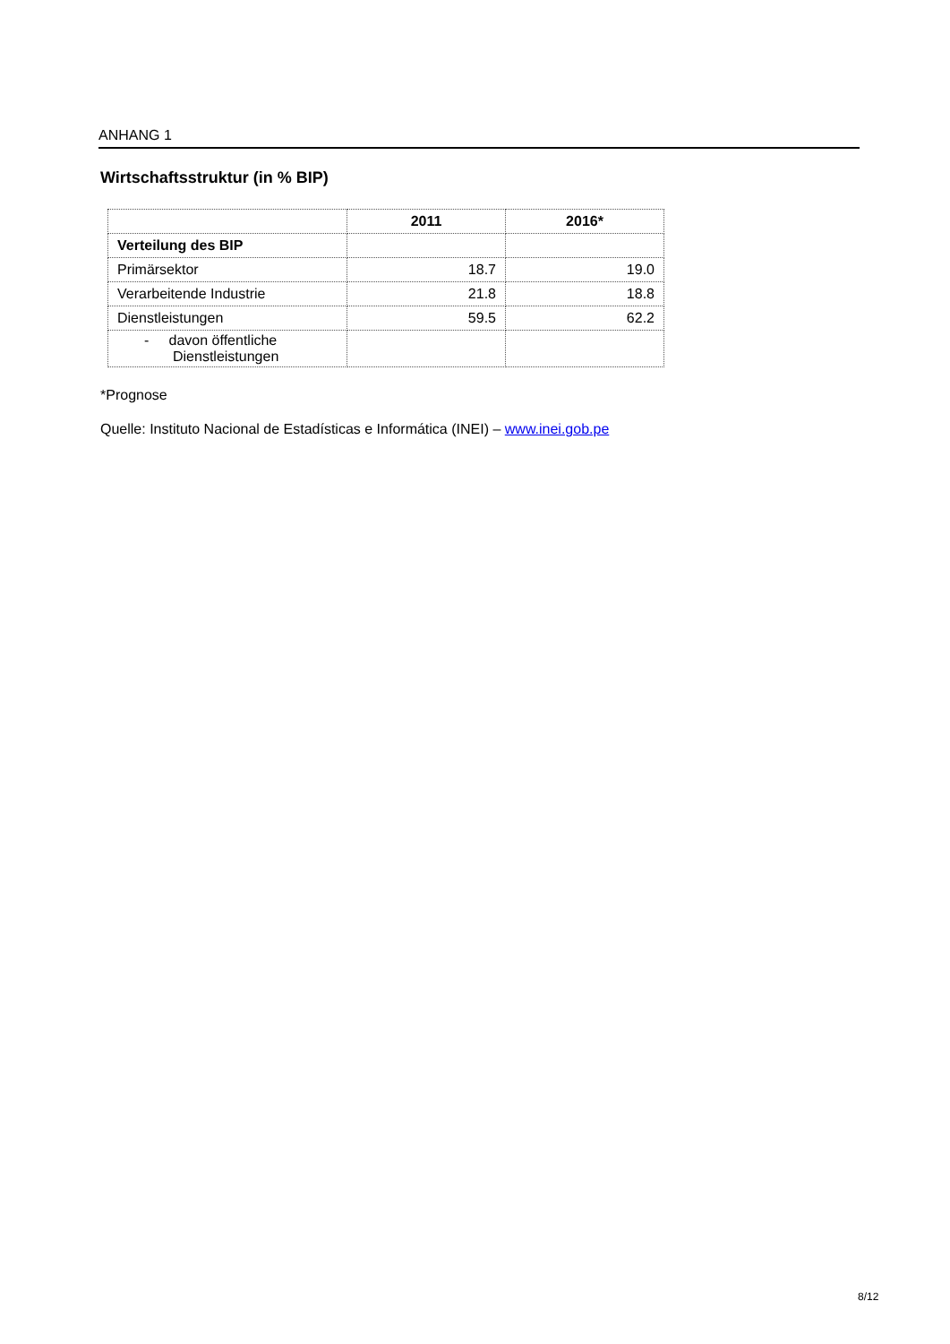ANHANG 1
Wirtschaftsstruktur (in % BIP)
| | 2011 | 2016* |
| --- | --- | --- |
| Verteilung des BIP | | |
| Primärsektor | 18.7 | 19.0 |
| Verarbeitende Industrie | 21.8 | 18.8 |
| Dienstleistungen | 59.5 | 62.2 |
| - davon öffentliche Dienstleistungen | | |
*Prognose
Quelle: Instituto Nacional de Estadísticas e Informática (INEI) – www.inei.gob.pe
8/12